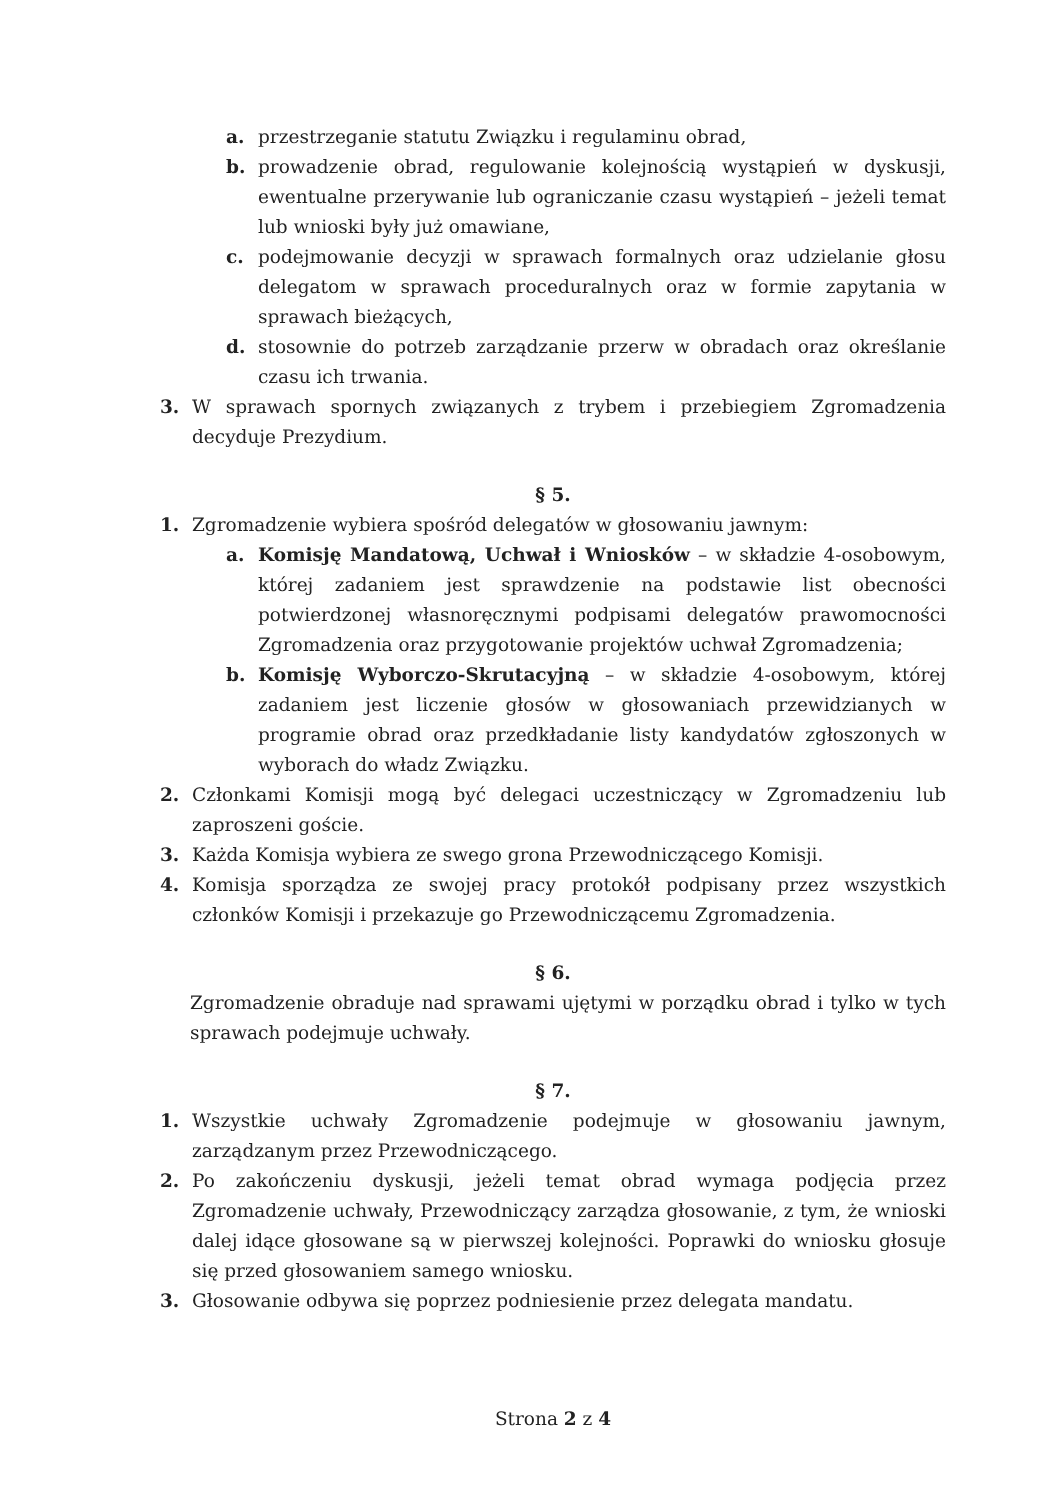a. przestrzeganie statutu Związku i regulaminu obrad,
b. prowadzenie obrad, regulowanie kolejnością wystąpień w dyskusji, ewentualne przerywanie lub ograniczanie czasu wystąpień – jeżeli temat lub wnioski były już omawiane,
c. podejmowanie decyzji w sprawach formalnych oraz udzielanie głosu delegatom w sprawach proceduralnych oraz w formie zapytania w sprawach bieżących,
d. stosownie do potrzeb zarządzanie przerw w obradach oraz określanie czasu ich trwania.
3. W sprawach spornych związanych z trybem i przebiegiem Zgromadzenia decyduje Prezydium.
§ 5.
1. Zgromadzenie wybiera spośród delegatów w głosowaniu jawnym:
a. Komisję Mandatową, Uchwał i Wniosków – w składzie 4-osobowym, której zadaniem jest sprawdzenie na podstawie list obecności potwierdzonej własnoręcznymi podpisami delegatów prawomocności Zgromadzenia oraz przygotowanie projektów uchwał Zgromadzenia;
b. Komisję Wyborczo-Skrutacyjną – w składzie 4-osobowym, której zadaniem jest liczenie głosów w głosowaniach przewidzianych w programie obrad oraz przedkładanie listy kandydatów zgłoszonych w wyborach do władz Związku.
2. Członkami Komisji mogą być delegaci uczestniczący w Zgromadzeniu lub zaproszeni goście.
3. Każda Komisja wybiera ze swego grona Przewodniczącego Komisji.
4. Komisja sporządza ze swojej pracy protokół podpisany przez wszystkich członków Komisji i przekazuje go Przewodniczącemu Zgromadzenia.
§ 6.
Zgromadzenie obraduje nad sprawami ujętymi w porządku obrad i tylko w tych sprawach podejmuje uchwały.
§ 7.
1. Wszystkie uchwały Zgromadzenie podejmuje w głosowaniu jawnym, zarządzanym przez Przewodniczącego.
2. Po zakończeniu dyskusji, jeżeli temat obrad wymaga podjęcia przez Zgromadzenie uchwały, Przewodniczący zarządza głosowanie, z tym, że wnioski dalej idące głosowane są w pierwszej kolejności. Poprawki do wniosku głosuje się przed głosowaniem samego wniosku.
3. Głosowanie odbywa się poprzez podniesienie przez delegata mandatu.
Strona 2 z 4